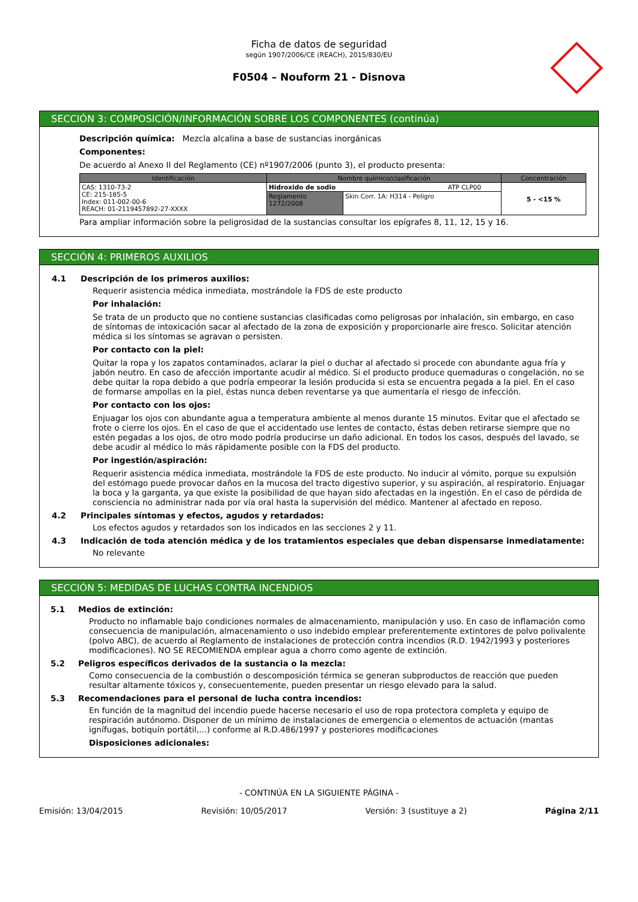Ficha de datos de seguridad
según 1907/2006/CE (REACH), 2015/830/EU
F0504 – Nouform 21 - Disnova
SECCIÓN 3: COMPOSICIÓN/INFORMACIÓN SOBRE LOS COMPONENTES (continúa)
Descripción química: Mezcla alcalina a base de sustancias inorgánicas
Componentes:
De acuerdo al Anexo II del Reglamento (CE) nº1907/2006 (punto 3), el producto presenta:
| Identificación | Nombre químico/clasificación | | Concentración |
| --- | --- | --- | --- |
| CAS: 1310-73-2 CE: 215-185-5 Index: 011-002-00-6 REACH: 01-2119457892-27-XXXX | Hidroxido de sodio ATP CLP00 | | 5 - <15 % |
| | Reglamento 1272/2008 | Skin Corr. 1A: H314 - Peligro | |
Para ampliar información sobre la peligrosidad de la sustancias consultar los epígrafes 8, 11, 12, 15 y 16.
SECCIÓN 4: PRIMEROS AUXILIOS
4.1 Descripción de los primeros auxilios:
Requerir asistencia médica inmediata, mostrándole la FDS de este producto
Por inhalación:
Se trata de un producto que no contiene sustancias clasificadas como peligrosas por inhalación, sin embargo, en caso de síntomas de intoxicación sacar al afectado de la zona de exposición y proporcionarle aire fresco. Solicitar atención médica si los síntomas se agravan o persisten.
Por contacto con la piel:
Quitar la ropa y los zapatos contaminados, aclarar la piel o duchar al afectado si procede con abundante agua fría y jabón neutro. En caso de afección importante acudir al médico. Si el producto produce quemaduras o congelación, no se debe quitar la ropa debido a que podría empeorar la lesión producida si esta se encuentra pegada a la piel. En el caso de formarse ampollas en la piel, éstas nunca deben reventarse ya que aumentaría el riesgo de infección.
Por contacto con los ojos:
Enjuagar los ojos con abundante agua a temperatura ambiente al menos durante 15 minutos. Evitar que el afectado se frote o cierre los ojos. En el caso de que el accidentado use lentes de contacto, éstas deben retirarse siempre que no estén pegadas a los ojos, de otro modo podría producirse un daño adicional. En todos los casos, después del lavado, se debe acudir al médico lo más rápidamente posible con la FDS del producto.
Por ingestión/aspiración:
Requerir asistencia médica inmediata, mostrándole la FDS de este producto. No inducir al vómito, porque su expulsión del estómago puede provocar daños en la mucosa del tracto digestivo superior, y su aspiración, al respiratorio. Enjuagar la boca y la garganta, ya que existe la posibilidad de que hayan sido afectadas en la ingestión. En el caso de pérdida de consciencia no administrar nada por vía oral hasta la supervisión del médico. Mantener al afectado en reposo.
4.2 Principales síntomas y efectos, agudos y retardados:
Los efectos agudos y retardados son los indicados en las secciones 2 y 11.
4.3 Indicación de toda atención médica y de los tratamientos especiales que deban dispensarse inmediatamente:
No relevante
SECCIÓN 5: MEDIDAS DE LUCHAS CONTRA INCENDIOS
5.1 Medios de extinción:
Producto no inflamable bajo condiciones normales de almacenamiento, manipulación y uso. En caso de inflamación como consecuencia de manipulación, almacenamiento o uso indebido emplear preferentemente extintores de polvo polivalente (polvo ABC), de acuerdo al Reglamento de instalaciones de protección contra incendios (R.D. 1942/1993 y posteriores modificaciones). NO SE RECOMIENDA emplear agua a chorro como agente de extinción.
5.2 Peligros específicos derivados de la sustancia o la mezcla:
Como consecuencia de la combustión o descomposición térmica se generan subproductos de reacción que pueden resultar altamente tóxicos y, consecuentemente, pueden presentar un riesgo elevado para la salud.
5.3 Recomendaciones para el personal de lucha contra incendios:
En función de la magnitud del incendio puede hacerse necesario el uso de ropa protectora completa y equipo de respiración autónomo. Disponer de un mínimo de instalaciones de emergencia o elementos de actuación (mantas ignífugas, botiquín portátil,...) conforme al R.D.486/1997 y posteriores modificaciones
Disposiciones adicionales:
- CONTINÚA EN LA SIGUIENTE PÁGINA -
Emisión: 13/04/2015 Revisión: 10/05/2017 Versión: 3 (sustituye a 2) Página 2/11